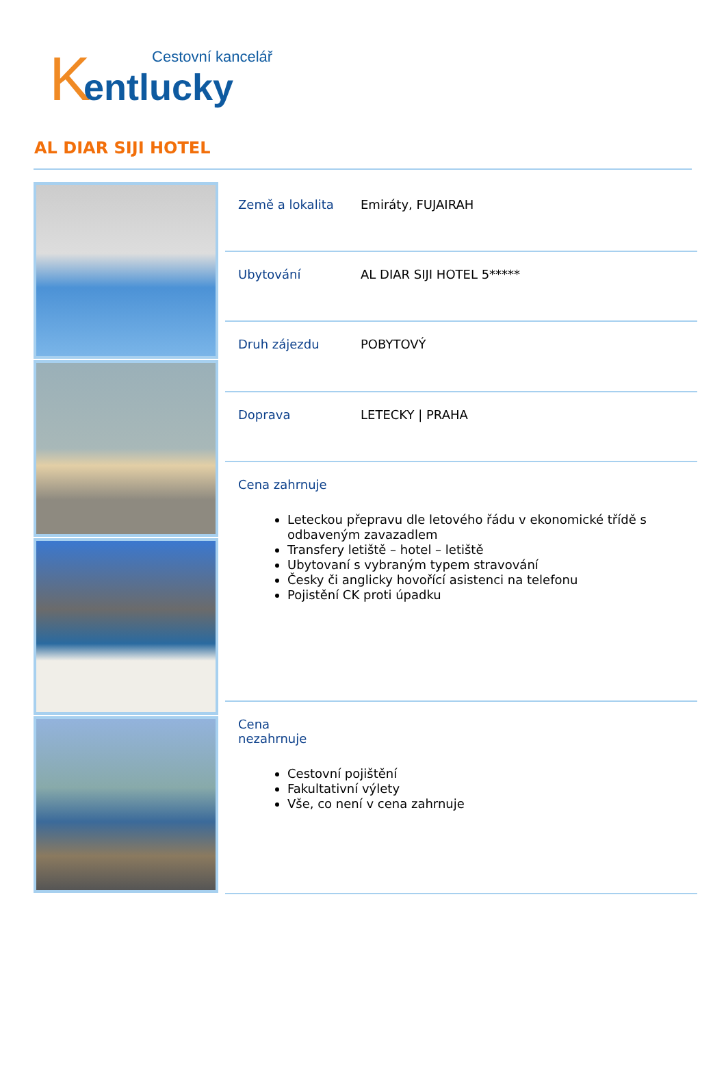K
Cestovní kancelář
entlucky
AL DIAR SIJI HOTEL
| Země a lokalita | Emiráty, FUJAIRAH |
| Ubytování | AL DIAR SIJI HOTEL 5***** |
| Druh zájezdu | POBYTOVÝ |
| Doprava | LETECKY / PRAHA |
| Cena zahrnuje Leteckou přepravu dle letového řádu v ekonomické třídě s odbaveným zavazadlem Transfery letiště – hotel – letiště Ubytovaní s vybraným typem stravování Česky či anglicky hovořící asistenci na telefonu Pojistění CK proti úpadku | |
| Cena nezahrnuje Cestovní pojištění Fakultativní výlety Vše, co není v cena zahrnuje | |